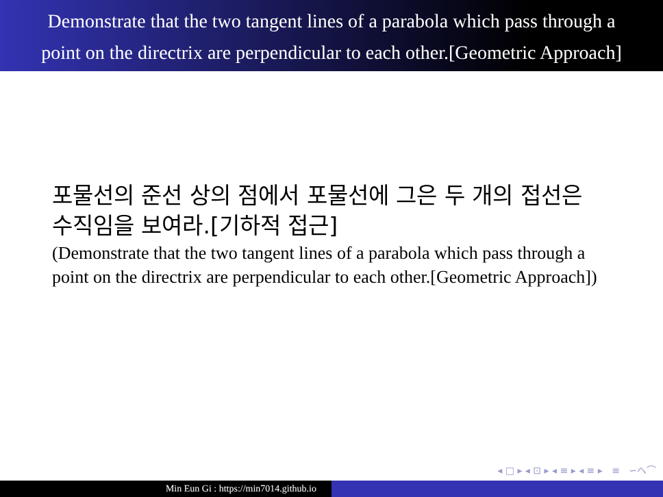Demonstrate that the two tangent lines of a parabola which pass through a
point on the directrix are perpendicular to each other.[Geometric Approach]
포물선의 준선 상의 점에서 포물선에 그은 두 개의 접선은 수직임을 보여라.[기하적 접근]
(Demonstrate that the two tangent lines of a parabola which pass through a point on the directrix are perpendicular to each other.[Geometric Approach])
◂ □ ▸ ◂ ⊡ ▸ ◂ ≡ ▸ ◂ ≡ ▸ ≡ ∽へ⌒
Min Eun Gi : https://min7014.github.io